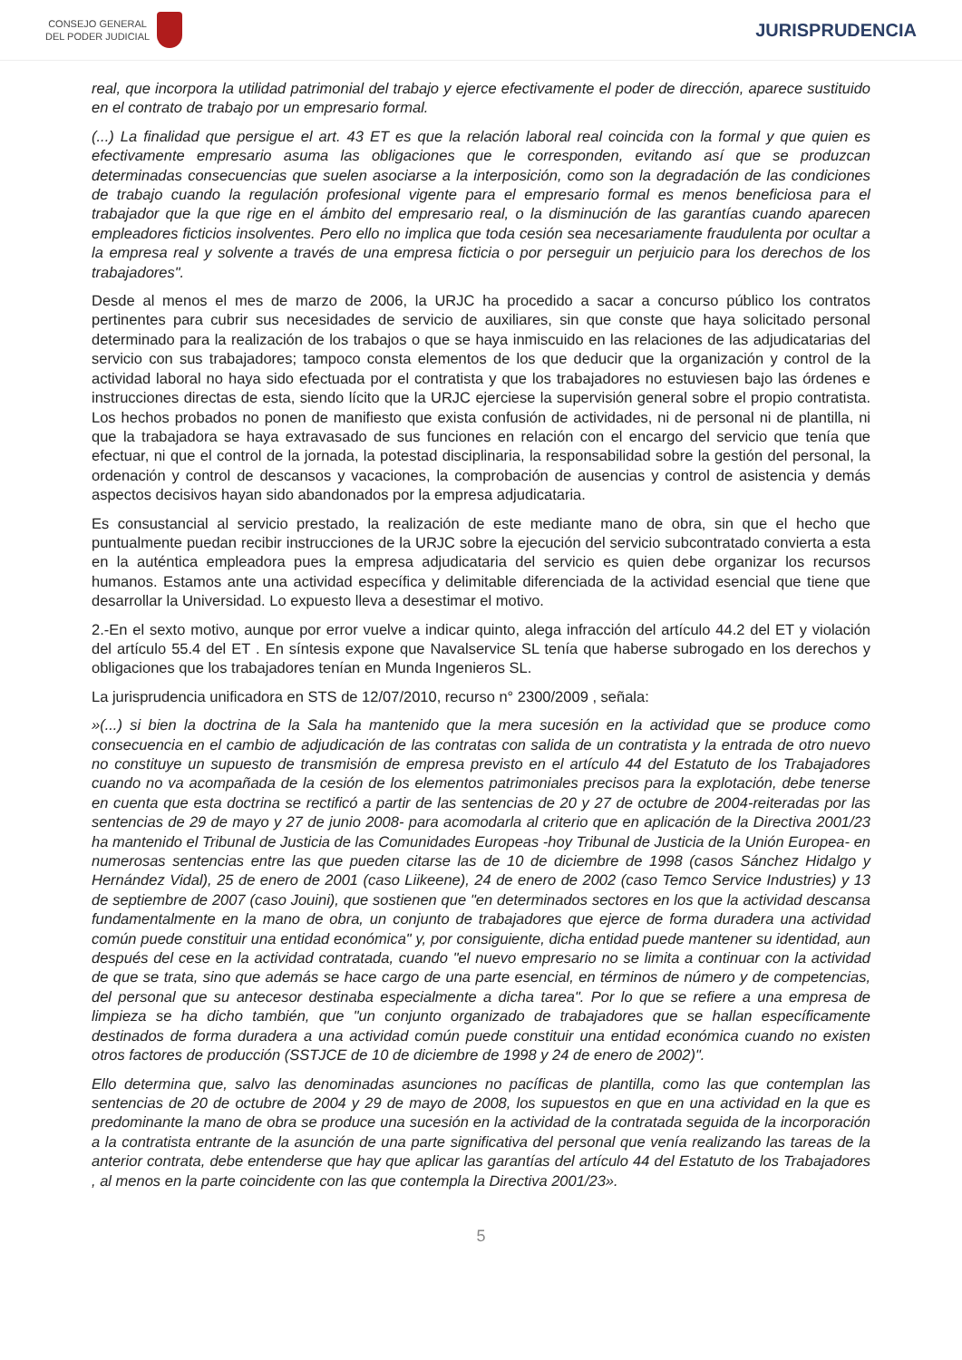CONSEJO GENERAL
DEL PODER JUDICIAL
JURISPRUDENCIA
real, que incorpora la utilidad patrimonial del trabajo y ejerce efectivamente el poder de dirección, aparece sustituido en el contrato de trabajo por un empresario formal.
(...) La finalidad que persigue el art. 43 ET es que la relación laboral real coincida con la formal y que quien es efectivamente empresario asuma las obligaciones que le corresponden, evitando así que se produzcan determinadas consecuencias que suelen asociarse a la interposición, como son la degradación de las condiciones de trabajo cuando la regulación profesional vigente para el empresario formal es menos beneficiosa para el trabajador que la que rige en el ámbito del empresario real, o la disminución de las garantías cuando aparecen empleadores ficticios insolventes. Pero ello no implica que toda cesión sea necesariamente fraudulenta por ocultar a la empresa real y solvente a través de una empresa ficticia o por perseguir un perjuicio para los derechos de los trabajadores".
Desde al menos el mes de marzo de 2006, la URJC ha procedido a sacar a concurso público los contratos pertinentes para cubrir sus necesidades de servicio de auxiliares, sin que conste que haya solicitado personal determinado para la realización de los trabajos o que se haya inmiscuido en las relaciones de las adjudicatarias del servicio con sus trabajadores; tampoco consta elementos de los que deducir que la organización y control de la actividad laboral no haya sido efectuada por el contratista y que los trabajadores no estuviesen bajo las órdenes e instrucciones directas de esta, siendo lícito que la URJC ejerciese la supervisión general sobre el propio contratista. Los hechos probados no ponen de manifiesto que exista confusión de actividades, ni de personal ni de plantilla, ni que la trabajadora se haya extravasado de sus funciones en relación con el encargo del servicio que tenía que efectuar, ni que el control de la jornada, la potestad disciplinaria, la responsabilidad sobre la gestión del personal, la ordenación y control de descansos y vacaciones, la comprobación de ausencias y control de asistencia y demás aspectos decisivos hayan sido abandonados por la empresa adjudicataria.
Es consustancial al servicio prestado, la realización de este mediante mano de obra, sin que el hecho que puntualmente puedan recibir instrucciones de la URJC sobre la ejecución del servicio subcontratado convierta a esta en la auténtica empleadora pues la empresa adjudicataria del servicio es quien debe organizar los recursos humanos. Estamos ante una actividad específica y delimitable diferenciada de la actividad esencial que tiene que desarrollar la Universidad. Lo expuesto lleva a desestimar el motivo.
2.-En el sexto motivo, aunque por error vuelve a indicar quinto, alega infracción del artículo 44.2 del ET y violación del artículo 55.4 del ET . En síntesis expone que Navalservice SL tenía que haberse subrogado en los derechos y obligaciones que los trabajadores tenían en Munda Ingenieros SL.
La jurisprudencia unificadora en STS de 12/07/2010, recurso n° 2300/2009 , señala:
»(...) si bien la doctrina de la Sala ha mantenido que la mera sucesión en la actividad que se produce como consecuencia en el cambio de adjudicación de las contratas con salida de un contratista y la entrada de otro nuevo no constituye un supuesto de transmisión de empresa previsto en el artículo 44 del Estatuto de los Trabajadores cuando no va acompañada de la cesión de los elementos patrimoniales precisos para la explotación, debe tenerse en cuenta que esta doctrina se rectificó a partir de las sentencias de 20 y 27 de octubre de 2004-reiteradas por las sentencias de 29 de mayo y 27 de junio 2008- para acomodarla al criterio que en aplicación de la Directiva 2001/23 ha mantenido el Tribunal de Justicia de las Comunidades Europeas -hoy Tribunal de Justicia de la Unión Europea- en numerosas sentencias entre las que pueden citarse las de 10 de diciembre de 1998 (casos Sánchez Hidalgo y Hernández Vidal), 25 de enero de 2001 (caso Liikeene), 24 de enero de 2002 (caso Temco Service Industries) y 13 de septiembre de 2007 (caso Jouini), que sostienen que "en determinados sectores en los que la actividad descansa fundamentalmente en la mano de obra, un conjunto de trabajadores que ejerce de forma duradera una actividad común puede constituir una entidad económica" y, por consiguiente, dicha entidad puede mantener su identidad, aun después del cese en la actividad contratada, cuando "el nuevo empresario no se limita a continuar con la actividad de que se trata, sino que además se hace cargo de una parte esencial, en términos de número y de competencias, del personal que su antecesor destinaba especialmente a dicha tarea". Por lo que se refiere a una empresa de limpieza se ha dicho también, que "un conjunto organizado de trabajadores que se hallan específicamente destinados de forma duradera a una actividad común puede constituir una entidad económica cuando no existen otros factores de producción (SSTJCE de 10 de diciembre de 1998 y 24 de enero de 2002)".
Ello determina que, salvo las denominadas asunciones no pacíficas de plantilla, como las que contemplan las sentencias de 20 de octubre de 2004 y 29 de mayo de 2008, los supuestos en que en una actividad en la que es predominante la mano de obra se produce una sucesión en la actividad de la contratada seguida de la incorporación a la contratista entrante de la asunción de una parte significativa del personal que venía realizando las tareas de la anterior contrata, debe entenderse que hay que aplicar las garantías del artículo 44 del Estatuto de los Trabajadores , al menos en la parte coincidente con las que contempla la Directiva 2001/23».
5